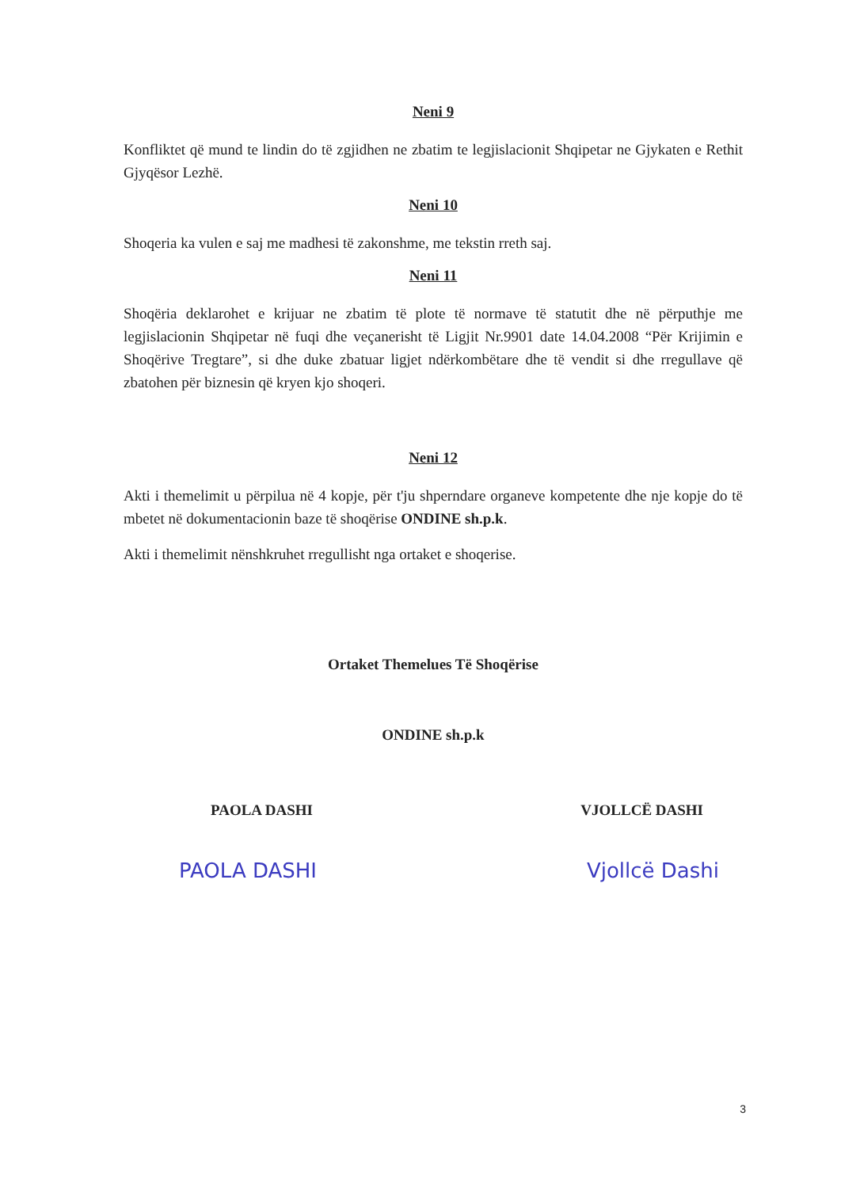Neni 9
Konfliktet që mund te lindin do të zgjidhen ne zbatim te legjislacionit Shqipetar ne Gjykaten e Rethit Gjyqësor Lezhë.
Neni 10
Shoqeria ka vulen e saj me madhesi të zakonshme, me tekstin rreth saj.
Neni 11
Shoqëria deklarohet e krijuar ne zbatim të plote të normave të statutit dhe në përputhje me legjislacionin Shqipetar në fuqi dhe veçanerisht të Ligjit Nr.9901 date 14.04.2008 “Për Krijimin e Shoqërive Tregtare”, si dhe duke zbatuar ligjet ndërkombëtare dhe të vendit si dhe rregullave që zbatohen për biznesin që kryen kjo shoqeri.
Neni 12
Akti i themelimit u përpilua në 4 kopje, për t'ju shperndare organeve kompetente dhe nje kopje do të mbetet në dokumentacionin baze të shoqërise ONDINE sh.p.k.
Akti i themelimit nënshkruhet rregullisht nga ortaket e shoqerise.
Ortaket Themelues Të Shoqërise
ONDINE sh.p.k
PAOLA DASHI VJOLLCË DASHI
PAOLA DASHI Vjollcë Dashi
3